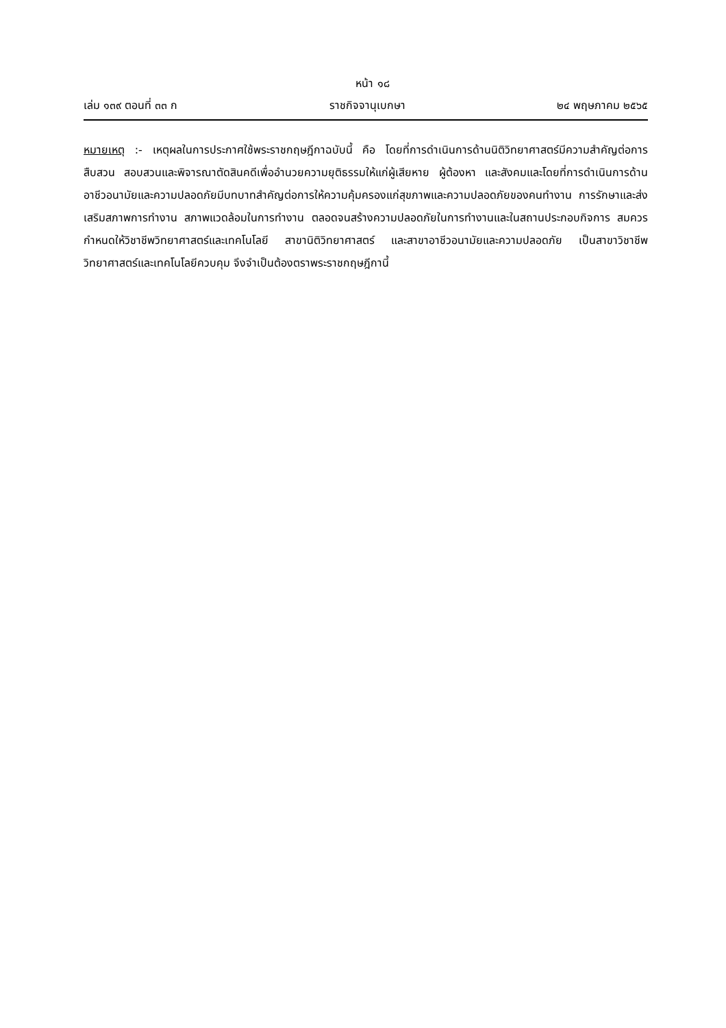หน้า ๑๘
เล่ม ๑๓๙ ตอนที่ ๓๓ ก ราชกิจจานุเบกษา ๒๔ พฤษภาคม ๒๕๖๕
หมายเหตุ :- เหตุผลในการประกาศใช้พระราชกฤษฎีกาฉบับนี้ คือ โดยที่การดำเนินการด้านนิติวิทยาศาสตร์มีความสำคัญต่อการสืบสวน สอบสวนและพิจารณาตัดสินคดีเพื่ออำนวยความยุติธรรมให้แก่ผู้เสียหาย ผู้ต้องหา และสังคมและโดยที่การดำเนินการด้านอาชีวอนามัยและความปลอดภัยมีบทบาทสำคัญต่อการให้ความคุ้มครองแก่สุขภาพและความปลอดภัยของคนทำงาน การรักษาและส่งเสริมสภาพการทำงาน สภาพแวดล้อมในการทำงาน ตลอดจนสร้างความปลอดภัยในการทำงานและในสถานประกอบกิจการ สมควรกำหนดให้วิชาชีพวิทยาศาสตร์และเทคโนโลยี สาขานิติวิทยาศาสตร์ และสาขาอาชีวอนามัยและความปลอดภัย เป็นสาขาวิชาชีพวิทยาศาสตร์และเทคโนโลยีควบคุม จึงจำเป็นต้องตราพระราชกฤษฎีกานี้